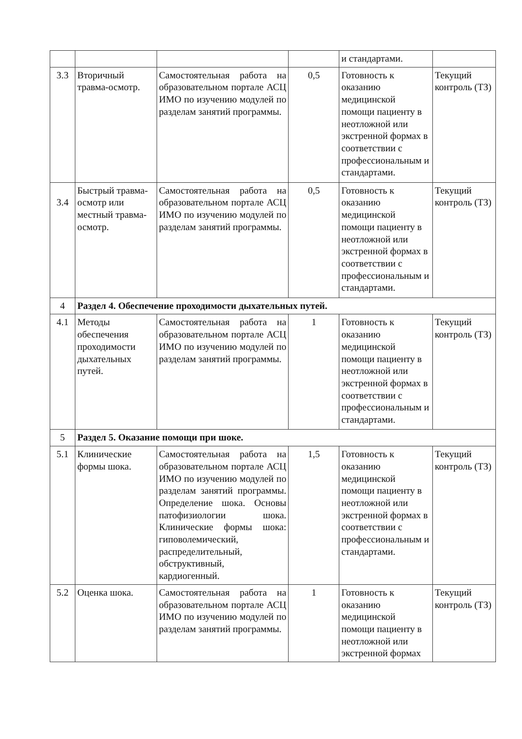| | | | | и стандартами. | |
| 3.3 | Вторичный травма-осмотр. | Самостоятельная работа на образовательном портале АСЦ ИМО по изучению модулей по разделам занятий программы. | 0,5 | Готовность к оказанию медицинской помощи пациенту в неотложной или экстренной формах в соответствии с профессиональным и стандартами. | Текущий контроль (ТЗ) |
| 3.4 | Быстрый травма-осмотр или местный травма-осмотр. | Самостоятельная работа на образовательном портале АСЦ ИМО по изучению модулей по разделам занятий программы. | 0,5 | Готовность к оказанию медицинской помощи пациенту в неотложной или экстренной формах в соответствии с профессиональным и стандартами. | Текущий контроль (ТЗ) |
| 4 | Раздел 4. Обеспечение проходимости дыхательных путей. | | | | |
| 4.1 | Методы обеспечения проходимости дыхательных путей. | Самостоятельная работа на образовательном портале АСЦ ИМО по изучению модулей по разделам занятий программы. | 1 | Готовность к оказанию медицинской помощи пациенту в неотложной или экстренной формах в соответствии с профессиональным и стандартами. | Текущий контроль (ТЗ) |
| 5 | Раздел 5. Оказание помощи при шоке. | | | | |
| 5.1 | Клинические формы шока. | Самостоятельная работа на образовательном портале АСЦ ИМО по изучению модулей по разделам занятий программы. Определение шока. Основы патофизиологии шока. Клинические формы шока: гиповолемический, распределительный, обструктивный, кардиогенный. | 1,5 | Готовность к оказанию медицинской помощи пациенту в неотложной или экстренной формах в соответствии с профессиональным и стандартами. | Текущий контроль (ТЗ) |
| 5.2 | Оценка шока. | Самостоятельная работа на образовательном портале АСЦ ИМО по изучению модулей по разделам занятий программы. | 1 | Готовность к оказанию медицинской помощи пациенту в неотложной или экстренной формах | Текущий контроль (ТЗ) |